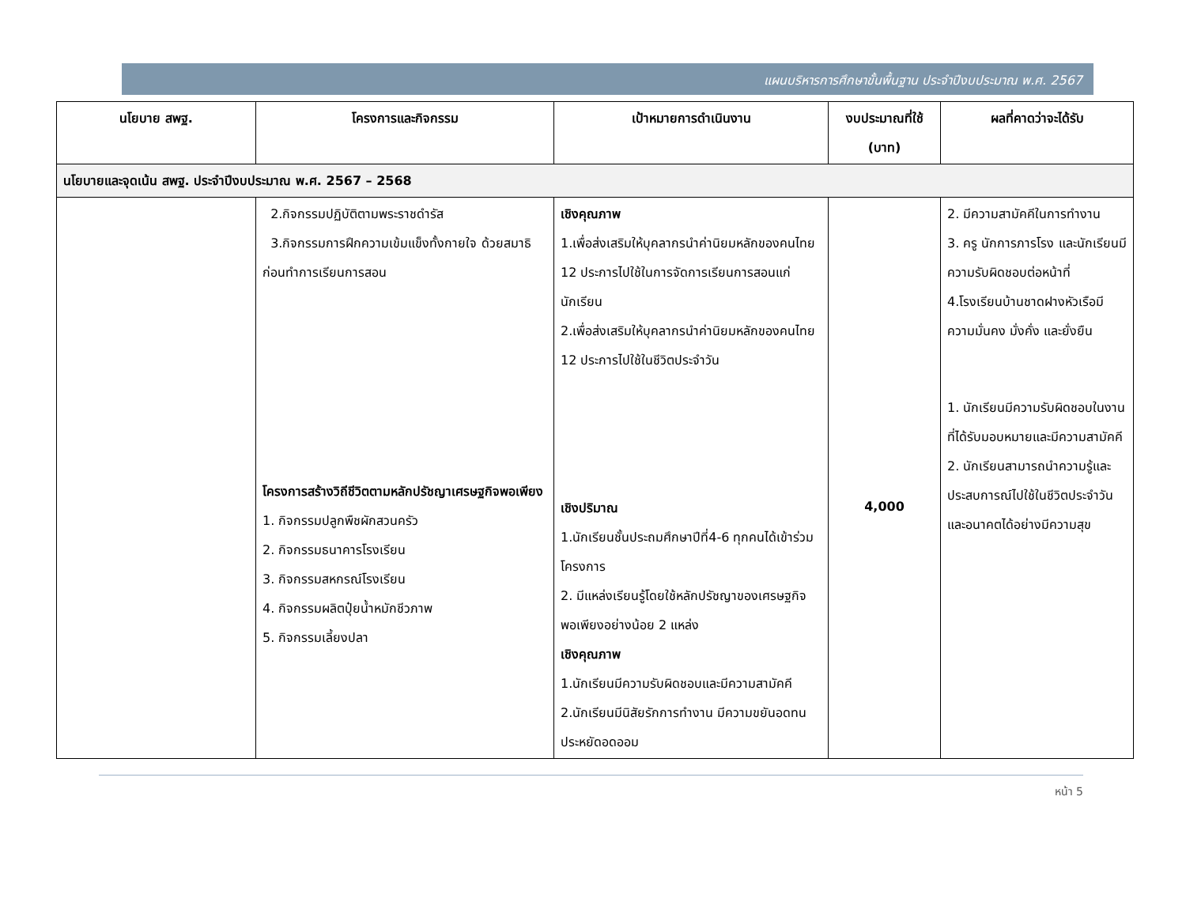แผนบริหารการศึกษาขั้นพื้นฐาน ประจำปีงบประมาณ พ.ศ. 2567
| นโยบาย สพฐ. | โครงการและกิจกรรม | เป้าหมายการดำเนินงาน | งบประมาณที่ใช้ (บาท) | ผลที่คาดว่าจะได้รับ |
| --- | --- | --- | --- | --- |
| นโยบายและจุดเน้น สพฐ. ประจำปีงบประมาณ พ.ศ. 2567 – 2568 | | | | |
| | 2.กิจกรรมปฏิบัติตามพระราชดำรัส 3.กิจกรรมการฝึกความเข้มแข็งทั้งกายใจ ด้วยสมาธิก่อนทำการเรียนการสอน โครงการสร้างวิถีชีวิตตามหลักปรัชญาเศรษฐกิจพอเพียง 1. กิจกรรมปลูกพืชผักสวนครัว 2. กิจกรรมธนาคารโรงเรียน 3. กิจกรรมสหกรณ์โรงเรียน 4. กิจกรรมผลิตปุ๋ยน้ำหมักชีวภาพ 5. กิจกรรมเลี้ยงปลา | เชิงคุณภาพ 1.เพื่อส่งเสริมให้บุคลากรนำค่านิยมหลักของคนไทย 12 ประการไปใช้ในการจัดการเรียนการสอนแก่นักเรียน 2.เพื่อส่งเสริมให้บุคลากรนำค่านิยมหลักของคนไทย 12 ประการไปใช้ในชีวิตประจำวัน เชิงปริมาณ 1.นักเรียนชั้นประถมศึกษาปีที่4-6 ทุกคนได้เข้าร่วมโครงการ 2. มีแหล่งเรียนรู้โดยใช้หลักปรัชญาของเศรษฐกิจพอเพียงอย่างน้อย 2 แหล่ง เชิงคุณภาพ 1.นักเรียนมีความรับผิดชอบและมีความสามัคคี 2.นักเรียนมีนิสัยรักการทำงาน มีความขยันอดทน ประหยัดอดออม | 4,000 | 2. มีความสามัคคีในการทำงาน 3. ครู นักการภารโรง และนักเรียนมีความรับผิดชอบต่อหน้าที่ 4.โรงเรียนบ้านชาดฝางหัวเรือมีความมั่นคง มั่งคั่ง และยั่งยืน 1. นักเรียนมีความรับผิดชอบในงานที่ได้รับมอบหมายและมีความสามัคคี 2. นักเรียนสามารถนำความรู้และประสบการณ์ไปใช้ในชีวิตประจำวันและอนาคตได้อย่างมีความสุข |
หน้า 5